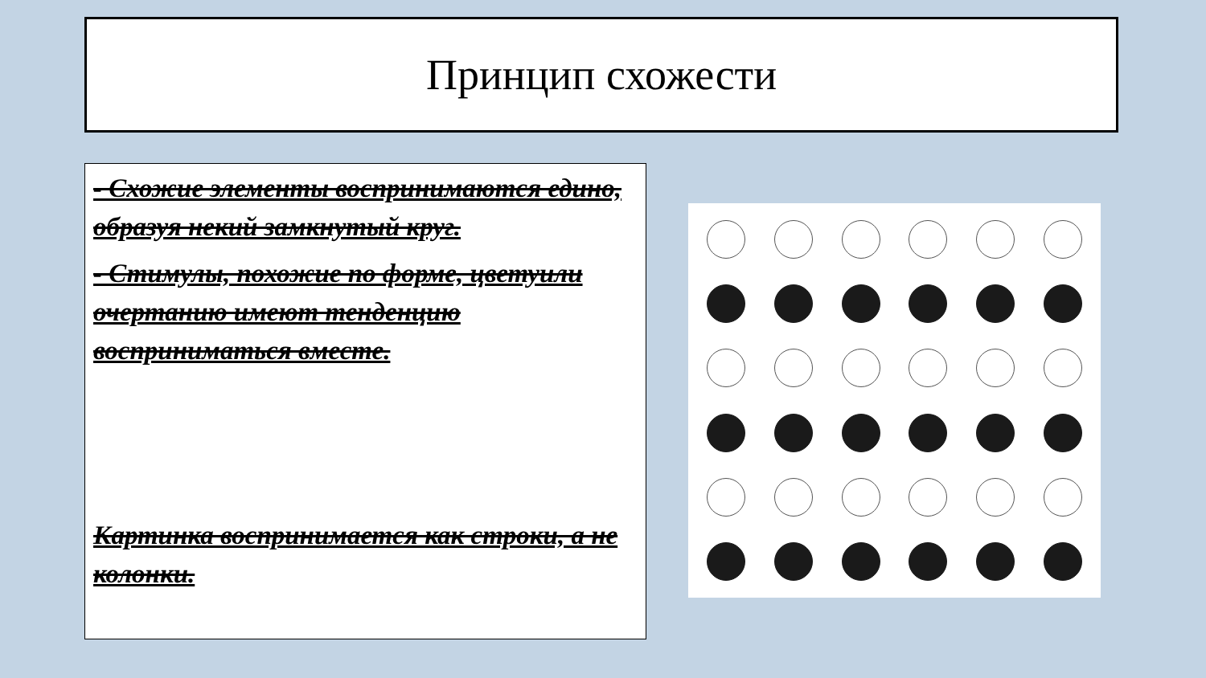Принцип схожести
- Схожие элементы воспринимаются едино, образуя некий замкнутый круг.
- Стимулы, похожие по форме, цветуили очертанию имеют тенденцию восприниматься вместе.
Картинка воспринимается как строки, а не колонки.